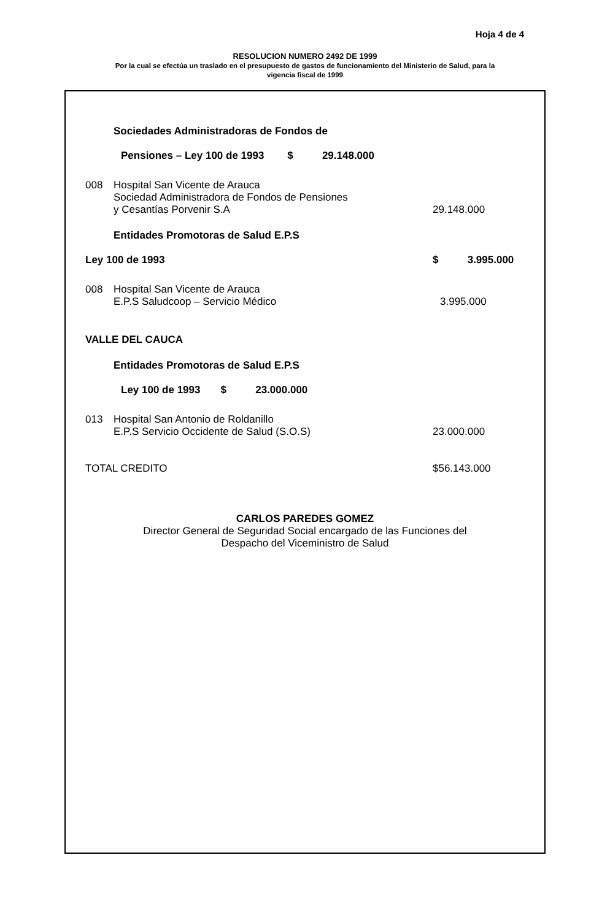Hoja 4 de 4
RESOLUCION NUMERO 2492 DE 1999
Por la cual se efectúa un traslado en el presupuesto de gastos de funcionamiento del Ministerio de Salud, para la
vigencia fiscal de 1999
Sociedades Administradoras de Fondos de
Pensiones – Ley 100 de 1993 $ 29.148.000
008 Hospital San Vicente de Arauca
Sociedad Administradora de Fondos de Pensiones
y Cesantías Porvenir S.A
29.148.000
Entidades Promotoras de Salud E.P.S
Ley 100 de 1993 $ 3.995.000
008 Hospital San Vicente de Arauca
E.P.S Saludcoop – Servicio Médico
3.995.000
VALLE DEL CAUCA
Entidades Promotoras de Salud E.P.S
Ley 100 de 1993 $ 23.000.000
013 Hospital San Antonio de Roldanillo
E.P.S Servicio Occidente de Salud (S.O.S)
23.000.000
TOTAL CREDITO $56.143.000
CARLOS PAREDES GOMEZ
Director General de Seguridad Social encargado de las Funciones del
Despacho del Viceministro de Salud